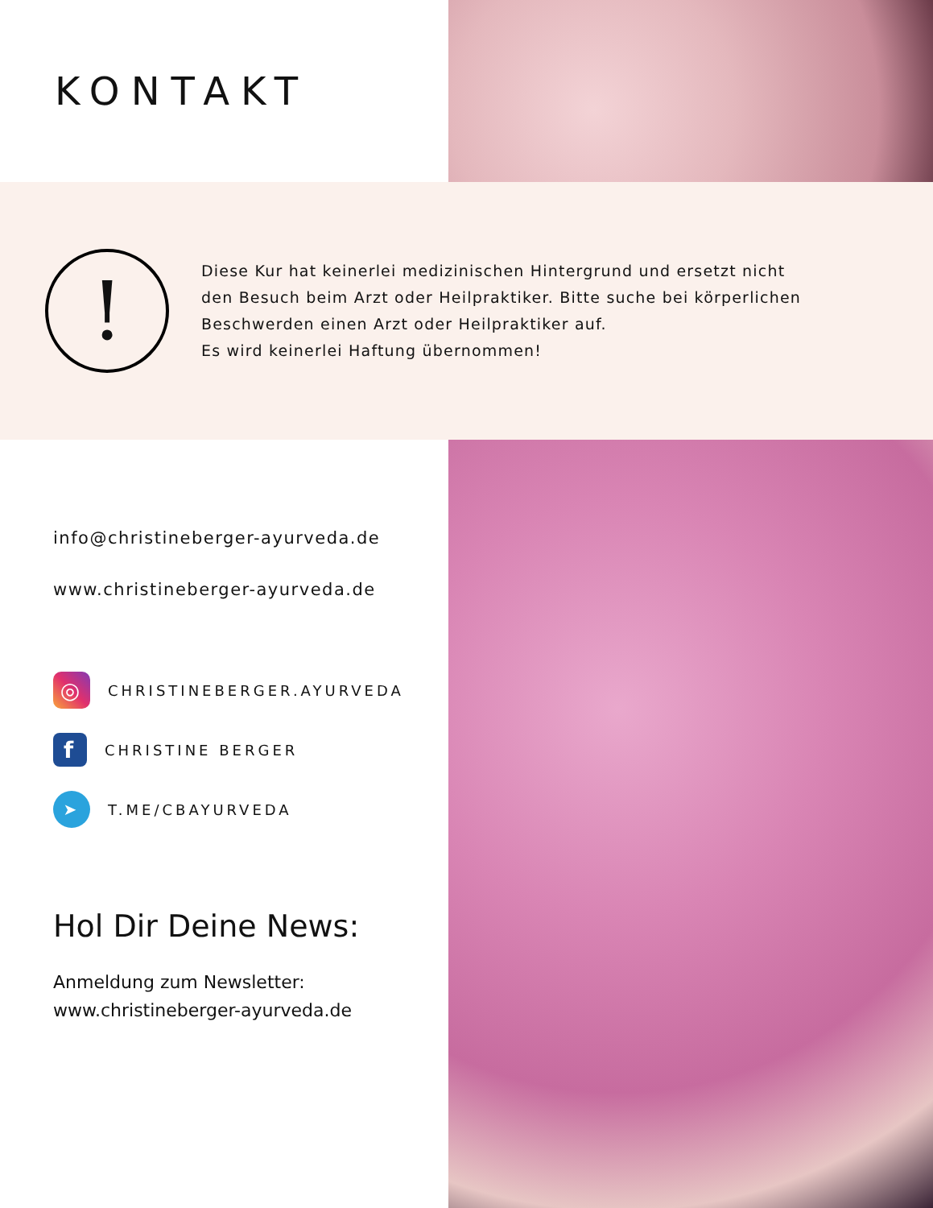KONTAKT
!
Diese Kur hat keinerlei medizinischen Hintergrund und ersetzt nicht den Besuch beim Arzt oder Heilpraktiker. Bitte suche bei körperlichen Beschwerden einen Arzt oder Heilpraktiker auf.
Es wird keinerlei Haftung übernommen!
info@christineberger-ayurveda.de
www.christineberger-ayurveda.de
◎
CHRISTINEBERGER.AYURVEDA
f
CHRISTINE BERGER
➤
T.ME/CBAYURVEDA
Hol Dir Deine News:
Anmeldung zum Newsletter:
www.christineberger-ayurveda.de